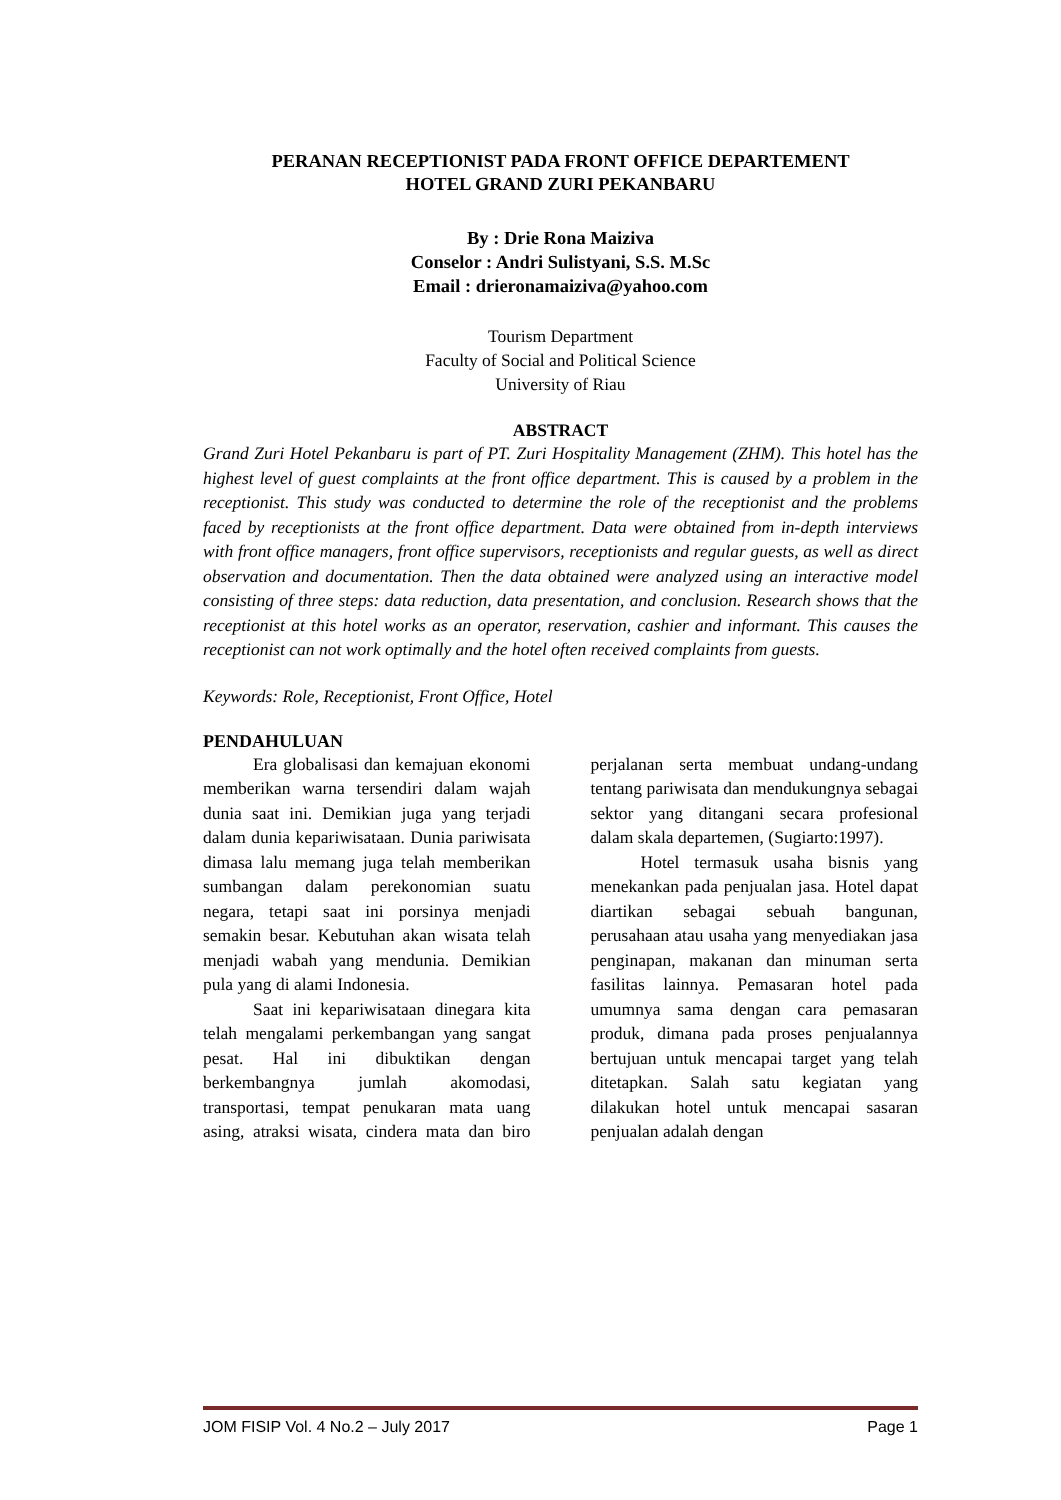PERANAN RECEPTIONIST PADA FRONT OFFICE DEPARTEMENT
HOTEL GRAND ZURI PEKANBARU
By : Drie Rona Maiziva
Conselor : Andri Sulistyani, S.S. M.Sc
Email : drieronamaiziva@yahoo.com
Tourism Department
Faculty of Social and Political Science
University of Riau
ABSTRACT
Grand Zuri Hotel Pekanbaru is part of PT. Zuri Hospitality Management (ZHM). This hotel has the highest level of guest complaints at the front office department. This is caused by a problem in the receptionist. This study was conducted to determine the role of the receptionist and the problems faced by receptionists at the front office department. Data were obtained from in-depth interviews with front office managers, front office supervisors, receptionists and regular guests, as well as direct observation and documentation. Then the data obtained were analyzed using an interactive model consisting of three steps: data reduction, data presentation, and conclusion. Research shows that the receptionist at this hotel works as an operator, reservation, cashier and informant. This causes the receptionist can not work optimally and the hotel often received complaints from guests.
Keywords: Role, Receptionist, Front Office, Hotel
PENDAHULUAN
Era globalisasi dan kemajuan ekonomi memberikan warna tersendiri dalam wajah dunia saat ini. Demikian juga yang terjadi dalam dunia kepariwisataan. Dunia pariwisata dimasa lalu memang juga telah memberikan sumbangan dalam perekonomian suatu negara, tetapi saat ini porsinya menjadi semakin besar. Kebutuhan akan wisata telah menjadi wabah yang mendunia. Demikian pula yang di alami Indonesia.
Saat ini kepariwisataan dinegara kita telah mengalami perkembangan yang sangat pesat. Hal ini dibuktikan dengan berkembangnya jumlah akomodasi, transportasi, tempat penukaran mata uang asing, atraksi wisata, cindera mata dan biro perjalanan serta membuat undang-undang tentang pariwisata dan mendukungnya sebagai sektor yang ditangani secara profesional dalam skala departemen, (Sugiarto:1997).
Hotel termasuk usaha bisnis yang menekankan pada penjualan jasa. Hotel dapat diartikan sebagai sebuah bangunan, perusahaan atau usaha yang menyediakan jasa penginapan, makanan dan minuman serta fasilitas lainnya. Pemasaran hotel pada umumnya sama dengan cara pemasaran produk, dimana pada proses penjualannya bertujuan untuk mencapai target yang telah ditetapkan. Salah satu kegiatan yang dilakukan hotel untuk mencapai sasaran penjualan adalah dengan
JOM FISIP Vol. 4 No.2 – July 2017 Page 1